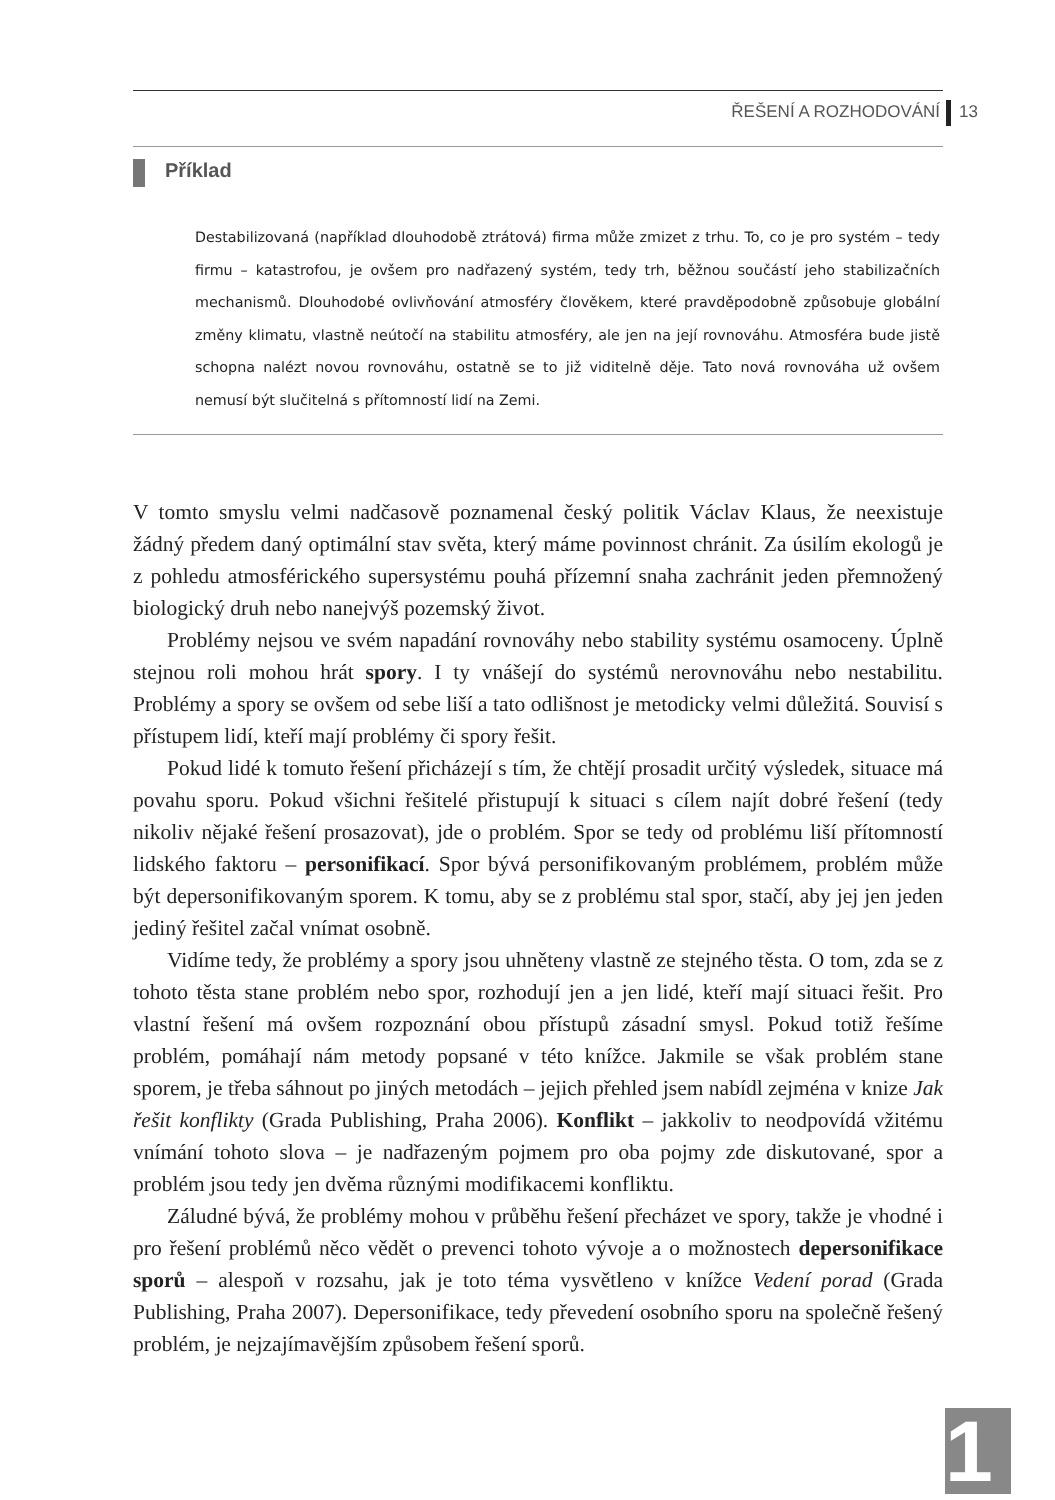ŘEŠENÍ A ROZHODOVÁNÍ 13
Příklad
Destabilizovaná (například dlouhodobě ztrátová) firma může zmizet z trhu. To, co je pro systém – tedy firmu – katastrofou, je ovšem pro nadřazený systém, tedy trh, běžnou součástí jeho stabilizačních mechanismů. Dlouhodobé ovlivňování atmosféry člověkem, které pravděpodobně způsobuje globální změny klimatu, vlastně neútočí na stabilitu atmosféry, ale jen na její rovnováhu. Atmosféra bude jistě schopna nalézt novou rovnováhu, ostatně se to již viditelně děje. Tato nová rovnováha už ovšem nemusí být slučitelná s přítomností lidí na Zemi.
V tomto smyslu velmi nadčasově poznamenal český politik Václav Klaus, že neexistuje žádný předem daný optimální stav světa, který máme povinnost chránit. Za úsilím ekologů je z pohledu atmosférického supersystému pouhá přízemní snaha zachránit jeden přemnožený biologický druh nebo nanejvýš pozemský život.
Problémy nejsou ve svém napadání rovnováhy nebo stability systému osamoceny. Úplně stejnou roli mohou hrát spory. I ty vnášejí do systémů nerovnováhu nebo nestabilitu. Problémy a spory se ovšem od sebe liší a tato odlišnost je metodicky velmi důležitá. Souvisí s přístupem lidí, kteří mají problémy či spory řešit.
Pokud lidé k tomuto řešení přicházejí s tím, že chtějí prosadit určitý výsledek, situace má povahu sporu. Pokud všichni řešitelé přistupují k situaci s cílem najít dobré řešení (tedy nikoliv nějaké řešení prosazovat), jde o problém. Spor se tedy od problému liší přítomností lidského faktoru – personifikací. Spor bývá personifikovaným problémem, problém může být depersonifikovaným sporem. K tomu, aby se z problému stal spor, stačí, aby jej jen jeden jediný řešitel začal vnímat osobně.
Vidíme tedy, že problémy a spory jsou uhněteny vlastně ze stejného těsta. O tom, zda se z tohoto těsta stane problém nebo spor, rozhodují jen a jen lidé, kteří mají situaci řešit. Pro vlastní řešení má ovšem rozpoznání obou přístupů zásadní smysl. Pokud totiž řešíme problém, pomáhají nám metody popsané v této knížce. Jakmile se však problém stane sporem, je třeba sáhnout po jiných metodách – jejich přehled jsem nabídl zejména v knize Jak řešit konflikty (Grada Publishing, Praha 2006). Konflikt – jakkoliv to neodpovídá vžitému vnímání tohoto slova – je nadřazeným pojmem pro oba pojmy zde diskutované, spor a problém jsou tedy jen dvěma různými modifikacemi konfliktu.
Záludné bývá, že problémy mohou v průběhu řešení přecházet ve spory, takže je vhodné i pro řešení problémů něco vědět o prevenci tohoto vývoje a o možnostech depersonifikace sporů – alespoň v rozsahu, jak je toto téma vysvětleno v knížce Vedení porad (Grada Publishing, Praha 2007). Depersonifikace, tedy převedení osobního sporu na společně řešený problém, je nejzajímavějším způsobem řešení sporů.
1